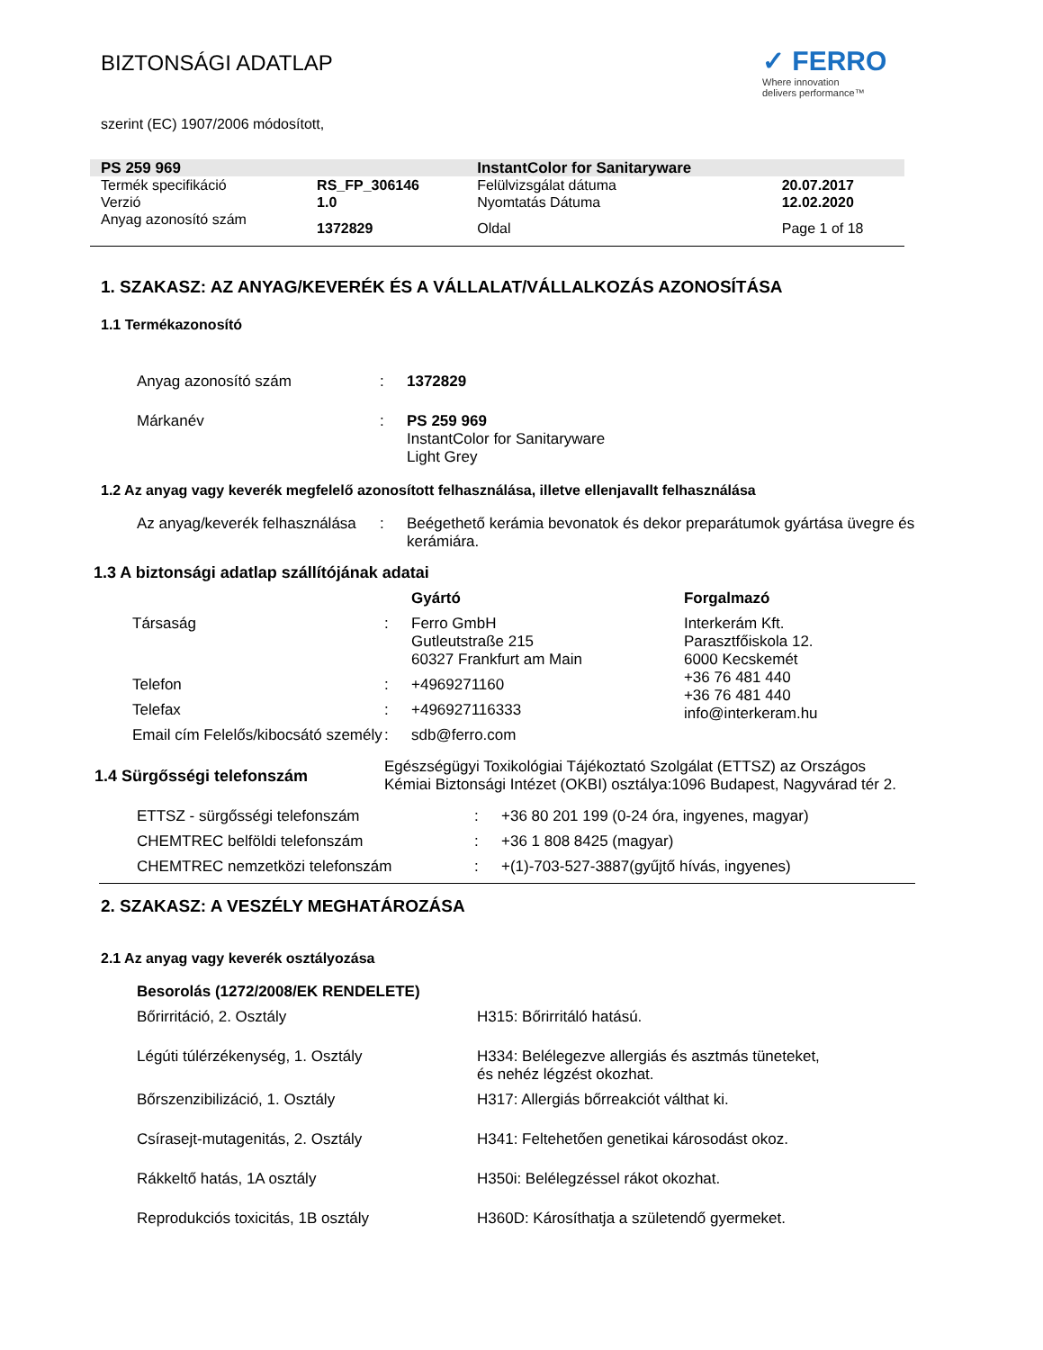BIZTONSÁGI ADATLAP
✓ FERRO
Where innovation
delivers performance™
szerint (EC) 1907/2006 módosított,
| PS 259 969 | | InstantColor for Sanitaryware | |
| Termék specifikáció | RS_FP_306146 | Felülvizsgálat dátuma | 20.07.2017 |
| Verzió | 1.0 | Nyomtatás Dátuma | 12.02.2020 |
| Anyag azonosító szám | 1372829 | Oldal | Page 1 of 18 |
1. SZAKASZ: AZ ANYAG/KEVERÉK ÉS A VÁLLALAT/VÁLLALKOZÁS AZONOSÍTÁSA
1.1 Termékazonosító
| Anyag azonosító szám | : | 1372829 |
| Márkanév | : | PS 259 969 InstantColor for Sanitaryware Light Grey |
1.2 Az anyag vagy keverék megfelelő azonosított felhasználása, illetve ellenjavallt felhasználása
| Az anyag/keverék felhasználása | : | Beégethető kerámia bevonatok és dekor preparátumok gyártása üvegre és kerámiára. |
1.3 A biztonsági adatlap szállítójának adatai
| | | Gyártó | Forgalmazó |
| Társaság | : | Ferro GmbH Gutleutstraße 215 60327 Frankfurt am Main | Interkerám Kft. Parasztfőiskola 12. 6000 Kecskemét +36 76 481 440 +36 76 481 440 info@interkeram.hu |
| Telefon | : | +4969271160 | |
| Telefax | : | +496927116333 | |
| Email cím Felelős/kibocsátó személy | : | sdb@ferro.com | |
| 1.4 Sürgősségi telefonszám | Egészségügyi Toxikológiai Tájékoztató Szolgálat (ETTSZ) az Országos Kémiai Biztonsági Intézet (OKBI) osztálya:1096 Budapest, Nagyvárad tér 2. |
| ETTSZ - sürgősségi telefonszám | : | +36 80 201 199 (0-24 óra, ingyenes, magyar) |
| CHEMTREC belföldi telefonszám | : | +36 1 808 8425 (magyar) |
| CHEMTREC nemzetközi telefonszám | : | +(1)-703-527-3887(gyűjtő hívás, ingyenes) |
2. SZAKASZ: A VESZÉLY MEGHATÁROZÁSA
2.1 Az anyag vagy keverék osztályozása
| Besorolás (1272/2008/EK RENDELETE) | |
| Bőrirritáció, 2. Osztály | H315: Bőrirritáló hatású. |
| Légúti túlérzékenység, 1. Osztály | H334: Belélegezve allergiás és asztmás tüneteket, és nehéz légzést okozhat. |
| Bőrszenzibilizáció, 1. Osztály | H317: Allergiás bőrreakciót válthat ki. |
| Csírasejt-mutagenitás, 2. Osztály | H341: Feltehetően genetikai károsodást okoz. |
| Rákkeltő hatás, 1A osztály | H350i: Belélegzéssel rákot okozhat. |
| Reprodukciós toxicitás, 1B osztály | H360D: Károsíthatja a születendő gyermeket. |